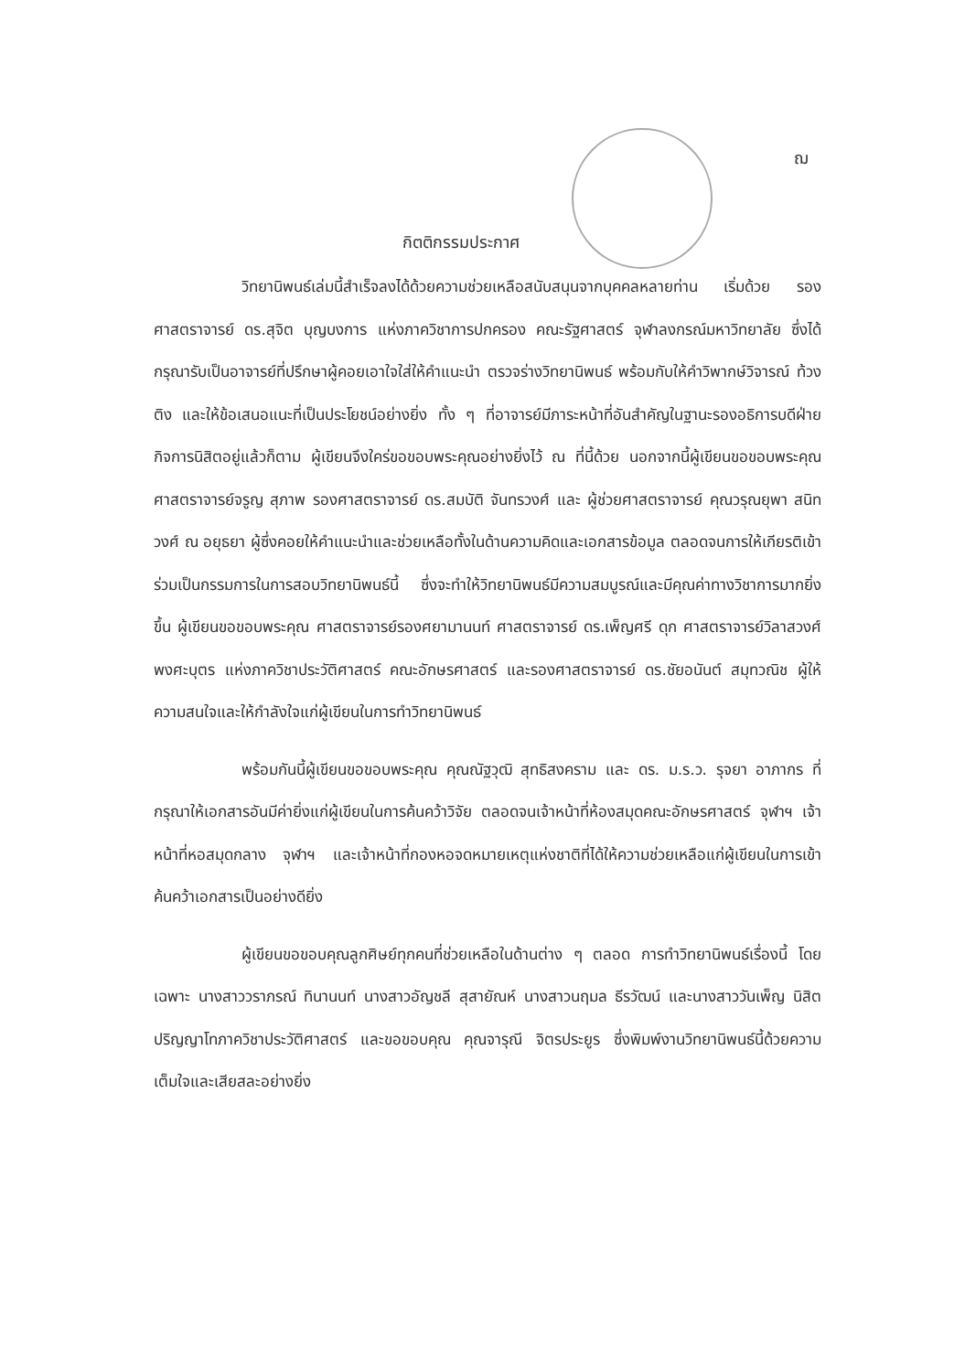ฌ
กิตติกรรมประกาศ
วิทยานิพนธ์เล่มนี้สำเร็จลงได้ด้วยความช่วยเหลือสนับสนุนจากบุคคลหลายท่าน เริ่มด้วย รองศาสตราจารย์ ดร.สุจิต บุญบงการ แห่งภาควิชาการปกครอง คณะรัฐศาสตร์ จุฬาลงกรณ์มหาวิทยาลัย ซึ่งได้กรุณารับเป็นอาจารย์ที่ปรึกษาผู้คอยเอาใจใส่ให้คำแนะนำ ตรวจร่างวิทยานิพนธ์ พร้อมกับให้คำวิพากษ์วิจารณ์ ท้วงติง และให้ข้อเสนอแนะที่เป็นประโยชน์อย่างยิ่ง ทั้ง ๆ ที่อาจารย์มีภาระหน้าที่อันสำคัญในฐานะรองอธิการบดีฝ่ายกิจการนิสิตอยู่แล้วก็ตาม ผู้เขียนจึงใคร่ขอขอบพระคุณอย่างยิ่งไว้ ณ ที่นี้ด้วย นอกจากนี้ผู้เขียนขอขอบพระคุณ ศาสตราจารย์จรูญ สุภาพ รองศาสตราจารย์ ดร.สมบัติ จันทรวงศ์ และ ผู้ช่วยศาสตราจารย์ คุณวรุณยุพา สนิทวงศ์ ณ อยุธยา ผู้ซึ่งคอยให้คำแนะนำและช่วยเหลือทั้งในด้านความคิดและเอกสารข้อมูล ตลอดจนการให้เกียรติเข้าร่วมเป็นกรรมการในการสอบวิทยานิพนธ์นี้ ซึ่งจะทำให้วิทยานิพนธ์มีความสมบูรณ์และมีคุณค่าทางวิชาการมากยิ่งขึ้น ผู้เขียนขอขอบพระคุณ ศาสตราจารย์รองศยามานนท์ ศาสตราจารย์ ดร.เพ็ญศรี ดุก ศาสตราจารย์วิลาสวงศ์ พงศะบุตร แห่งภาควิชาประวัติศาสตร์ คณะอักษรศาสตร์ และรองศาสตราจารย์ ดร.ชัยอนันต์ สมุทวณิช ผู้ให้ความสนใจและให้กำลังใจแก่ผู้เขียนในการทำวิทยานิพนธ์
พร้อมกันนี้ผู้เขียนขอขอบพระคุณ คุณณัฐวุฒิ สุทธิสงคราม และ ดร. ม.ร.ว. รุจยา อาภากร ที่กรุณาให้เอกสารอันมีค่ายิ่งแก่ผู้เขียนในการค้นคว้าวิจัย ตลอดจนเจ้าหน้าที่ห้องสมุดคณะอักษรศาสตร์ จุฬาฯ เจ้าหน้าที่หอสมุดกลาง จุฬาฯ และเจ้าหน้าที่กองหอจดหมายเหตุแห่งชาติที่ได้ให้ความช่วยเหลือแก่ผู้เขียนในการเข้าค้นคว้าเอกสารเป็นอย่างดียิ่ง
ผู้เขียนขอขอบคุณลูกศิษย์ทุกคนที่ช่วยเหลือในด้านต่าง ๆ ตลอด การทำวิทยานิพนธ์เรื่องนี้ โดยเฉพาะ นางสาววราภรณ์ ทินานนท์ นางสาวอัญชลี สุสายัณห์ นางสาวนฤมล ธีรวัฒน์ และนางสาววันเพ็ญ นิสิตปริญญาโทภาควิชาประวัติศาสตร์ และขอขอบคุณ คุณจารุณี จิตรประยูร ซึ่งพิมพ์งานวิทยานิพนธ์นี้ด้วยความเต็มใจและเสียสละอย่างยิ่ง